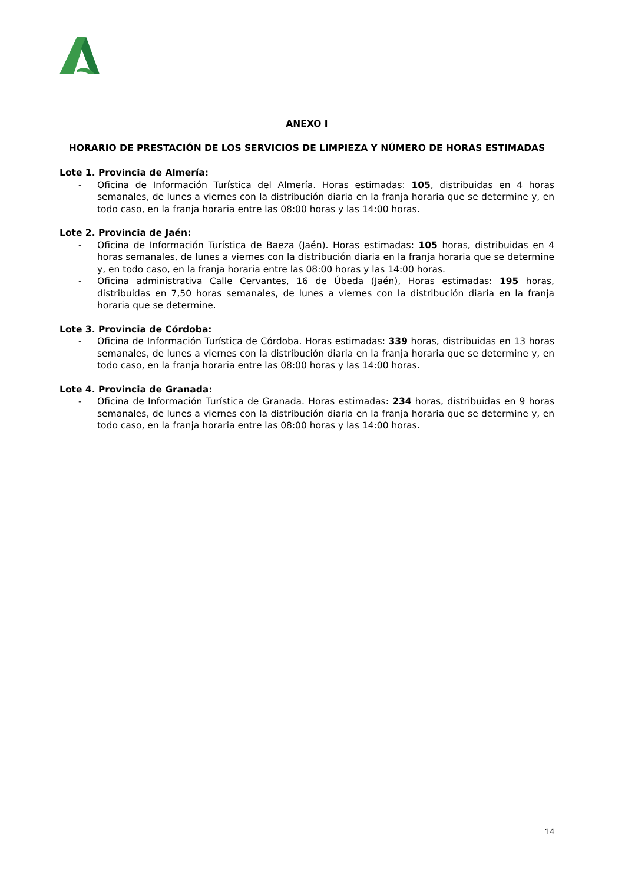ANEXO I
HORARIO DE PRESTACIÓN DE LOS SERVICIOS DE LIMPIEZA Y NÚMERO DE HORAS ESTIMADAS
Lote 1. Provincia de Almería:
- Oficina de Información Turística del Almería. Horas estimadas: 105, distribuidas en 4 horas semanales, de lunes a viernes con la distribución diaria en la franja horaria que se determine y, en todo caso, en la franja horaria entre las 08:00 horas y las 14:00 horas.
Lote 2. Provincia de Jaén:
- Oficina de Información Turística de Baeza (Jaén). Horas estimadas: 105 horas, distribuidas en 4 horas semanales, de lunes a viernes con la distribución diaria en la franja horaria que se determine y, en todo caso, en la franja horaria entre las 08:00 horas y las 14:00 horas.
- Oficina administrativa Calle Cervantes, 16 de Úbeda (Jaén), Horas estimadas: 195 horas, distribuidas en 7,50 horas semanales, de lunes a viernes con la distribución diaria en la franja horaria que se determine.
Lote 3. Provincia de Córdoba:
- Oficina de Información Turística de Córdoba. Horas estimadas: 339 horas, distribuidas en 13 horas semanales, de lunes a viernes con la distribución diaria en la franja horaria que se determine y, en todo caso, en la franja horaria entre las 08:00 horas y las 14:00 horas.
Lote 4. Provincia de Granada:
- Oficina de Información Turística de Granada. Horas estimadas: 234 horas, distribuidas en 9 horas semanales, de lunes a viernes con la distribución diaria en la franja horaria que se determine y, en todo caso, en la franja horaria entre las 08:00 horas y las 14:00 horas.
14